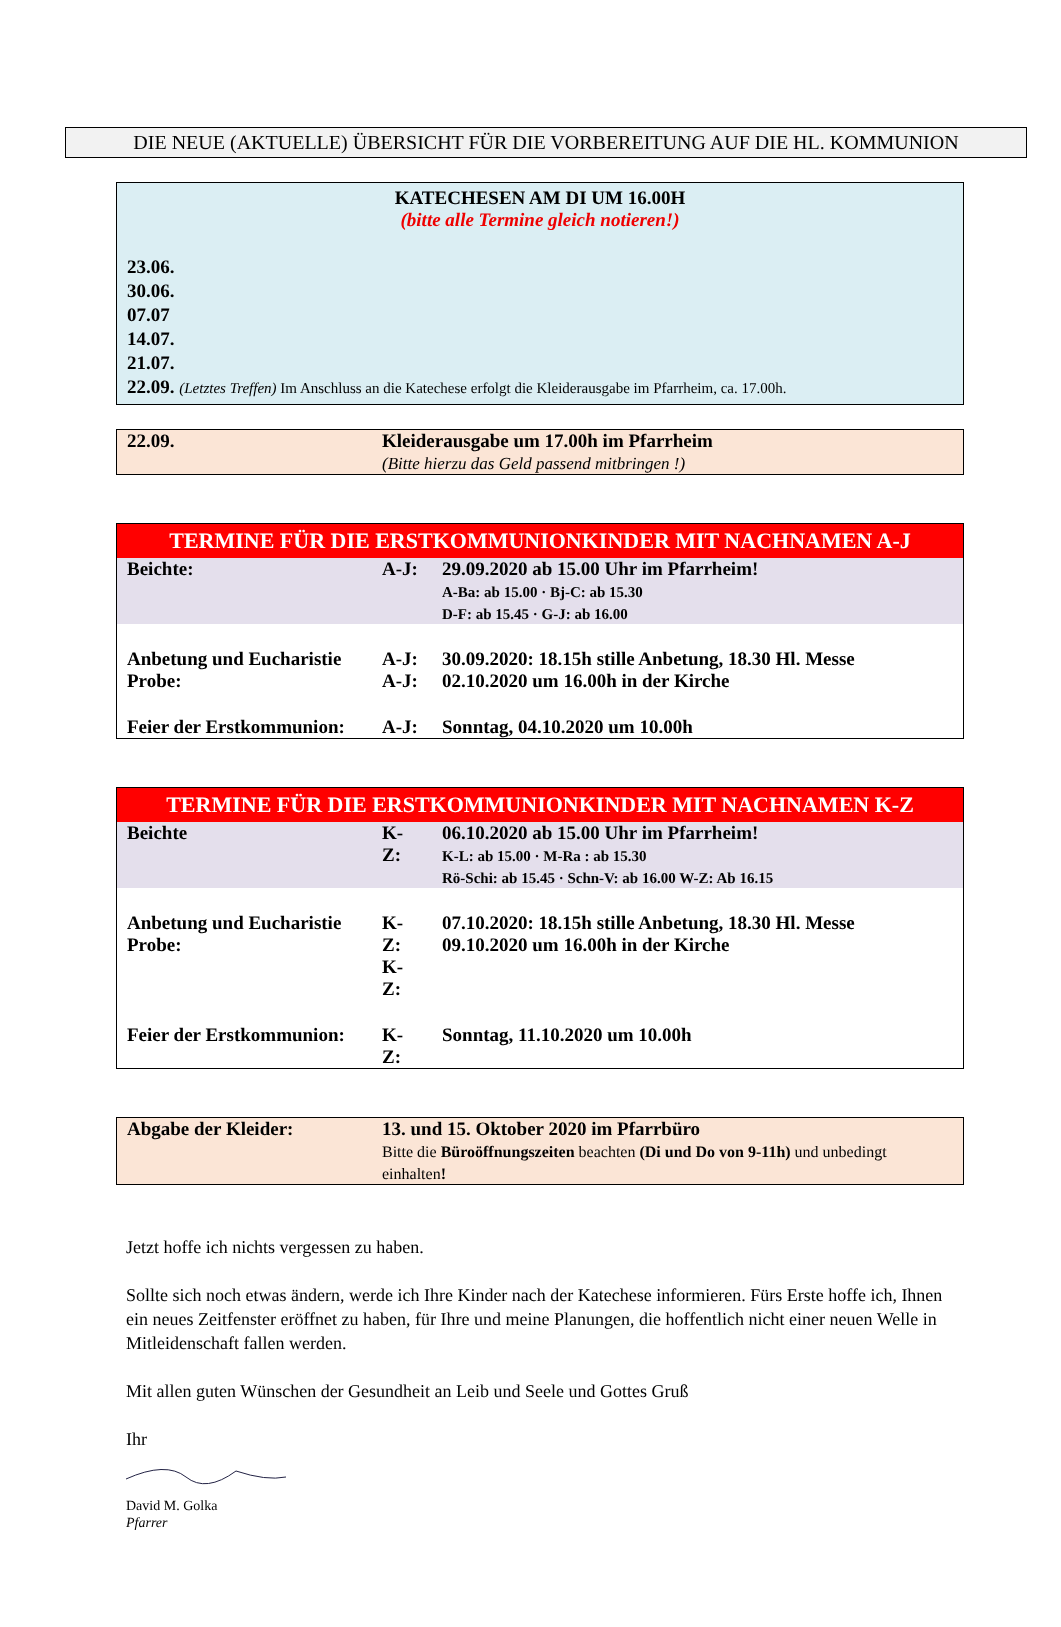DIE NEUE (AKTUELLE) ÜBERSICHT FÜR DIE VORBEREITUNG AUF DIE HL. KOMMUNION
KATECHESEN AM DI UM 16.00H
(bitte alle Termine gleich notieren!)
23.06.
30.06.
07.07
14.07.
21.07.
22.09. (Letztes Treffen) Im Anschluss an die Katechese erfolgt die Kleiderausgabe im Pfarrheim, ca. 17.00h.
| 22.09. | Kleiderausgabe um 17.00h im Pfarrheim (Bitte hierzu das Geld passend mitbringen !) |
TERMINE FÜR DIE ERSTKOMMUNIONKINDER MIT NACHNAMEN A-J
| Beichte: | A-J: | 29.09.2020 ab 15.00 Uhr im Pfarrheim! A-Ba: ab 15.00 · Bj-C: ab 15.30 D-F: ab 15.45 · G-J: ab 16.00 |
| Anbetung und Eucharistie Probe: | A-J: A-J: | 30.09.2020: 18.15h stille Anbetung, 18.30 Hl. Messe 02.10.2020 um 16.00h in der Kirche |
| Feier der Erstkommunion: | A-J: | Sonntag, 04.10.2020 um 10.00h |
TERMINE FÜR DIE ERSTKOMMUNIONKINDER MIT NACHNAMEN K-Z
| Beichte | K-Z: | 06.10.2020 ab 15.00 Uhr im Pfarrheim! K-L: ab 15.00 · M-Ra : ab 15.30 Rö-Schi: ab 15.45 · Schn-V: ab 16.00 W-Z: Ab 16.15 |
| Anbetung und Eucharistie Probe: | K-Z: K-Z: | 07.10.2020: 18.15h stille Anbetung, 18.30 Hl. Messe 09.10.2020 um 16.00h in der Kirche |
| Feier der Erstkommunion: | K-Z: | Sonntag, 11.10.2020 um 10.00h |
| Abgabe der Kleider: | 13. und 15. Oktober 2020 im Pfarrbüro Bitte die Büroöffnungszeiten beachten (Di und Do von 9-11h) und unbedingt einhalten ! |
Jetzt hoffe ich nichts vergessen zu haben.
Sollte sich noch etwas ändern, werde ich Ihre Kinder nach der Katechese informieren. Fürs Erste hoffe ich, Ihnen ein neues Zeitfenster eröffnet zu haben, für Ihre und meine Planungen, die hoffentlich nicht einer neuen Welle in Mitleidenschaft fallen werden.
Mit allen guten Wünschen der Gesundheit an Leib und Seele und Gottes Gruß
Ihr
David M. Golka
Pfarrer